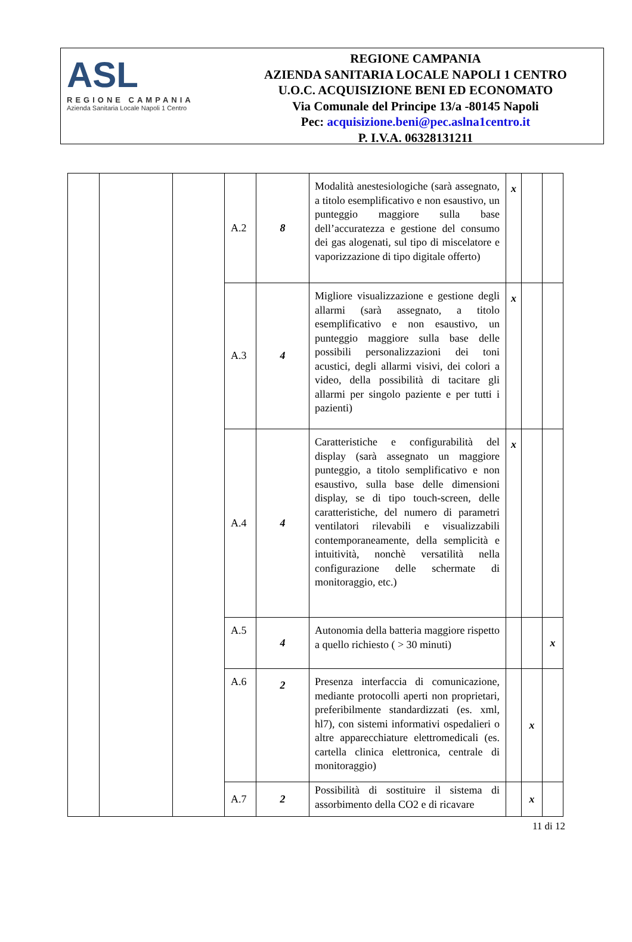ASL
REGIONE CAMPANIA
Azienda Sanitaria Locale Napoli 1 Centro
REGIONE CAMPANIA
AZIENDA SANITARIA LOCALE NAPOLI 1 CENTRO
U.O.C. ACQUISIZIONE BENI ED ECONOMATO
Via Comunale del Principe 13/a -80145 Napoli
Pec: acquisizione.beni@pec.aslna1centro.it
P. I.V.A. 06328131211
| | | | A.2 | 8 | Modalità anestesiologiche (sarà assegnato, a titolo esemplificativo e non esaustivo, un punteggio maggiore sulla base dell’accuratezza e gestione del consumo dei gas alogenati, sul tipo di miscelatore e vaporizzazione di tipo digitale offerto) | x | | |
| | | | A.3 | 4 | Migliore visualizzazione e gestione degli allarmi (sarà assegnato, a titolo esemplificativo e non esaustivo, un punteggio maggiore sulla base delle possibili personalizzazioni dei toni acustici, degli allarmi visivi, dei colori a video, della possibilità di tacitare gli allarmi per singolo paziente e per tutti i pazienti) | x | | |
| | | | A.4 | 4 | Caratteristiche e configurabilità del display (sarà assegnato un maggiore punteggio, a titolo semplificativo e non esaustivo, sulla base delle dimensioni display, se di tipo touch-screen, delle caratteristiche, del numero di parametri ventilatori rilevabili e visualizzabili contemporaneamente, della semplicità e intuitività, nonchè versatilità nella configurazione delle schermate di monitoraggio, etc.) | x | | |
| | | | A.5 | 4 | Autonomia della batteria maggiore rispetto a quello richiesto ( > 30 minuti) | | | x |
| | | | A.6 | 2 | Presenza interfaccia di comunicazione, mediante protocolli aperti non proprietari, preferibilmente standardizzati (es. xml, hl7), con sistemi informativi ospedalieri o altre apparecchiature elettromedicali (es. cartella clinica elettronica, centrale di monitoraggio) | | x | |
| | | | A.7 | 2 | Possibilità di sostituire il sistema di assorbimento della CO2 e di ricavare | | x | |
11 di 12